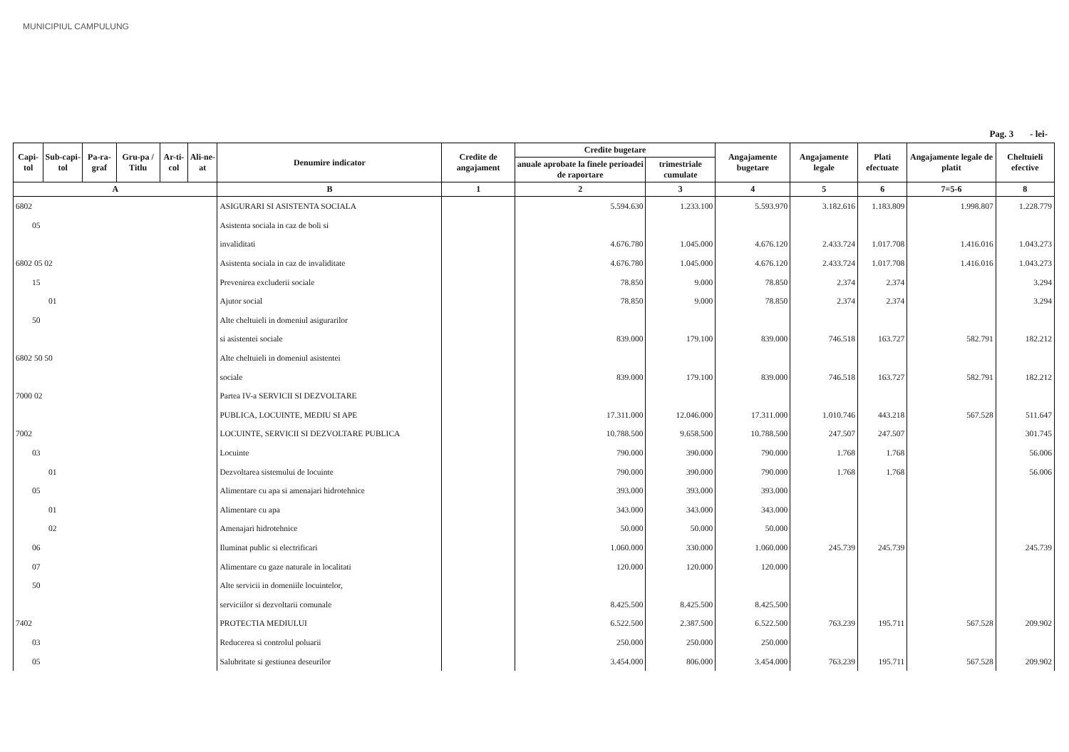MUNICIPIUL CAMPULUNG
Pag. 3 - lei-
| Capi-tol | Sub-capi-tol | Pa-ra-graf | Gru-pa / Titlu | Ar-ti-col | Ali-ne-at | Denumire indicator | Credite de angajament | Credite bugetare | | Angajamente bugetare | Angajamente legale | Plati efectuate | Angajamente legale de platit | Cheltuieli efective |
| --- | --- | --- | --- | --- | --- | --- | --- | --- | --- | --- | --- | --- | --- | --- |
| | | | | | | | | anuale aprobate la finele perioadei de raportare | trimestriale cumulate | | | | | |
| A | | | | | | B | 1 | 2 | 3 | 4 | 5 | 6 | 7=5-6 | 8 |
| 6802 | | | | | | ASIGURARI SI ASISTENTA SOCIALA | | 5.594.630 | 1.233.100 | 5.593.970 | 3.182.616 | 1.183.809 | 1.998.807 | 1.228.779 |
| 05 | | | | | | Asistenta sociala in caz de boli si | | | | | | | | |
| | | | | | | invaliditati | | 4.676.780 | 1.045.000 | 4.676.120 | 2.433.724 | 1.017.708 | 1.416.016 | 1.043.273 |
| 6802 05 02 | | | | | | Asistenta sociala in caz de invaliditate | | 4.676.780 | 1.045.000 | 4.676.120 | 2.433.724 | 1.017.708 | 1.416.016 | 1.043.273 |
| 15 | | | | | | Prevenirea excluderii sociale | | 78.850 | 9.000 | 78.850 | 2.374 | 2.374 | | 3.294 |
| 01 | | | | | | Ajutor social | | 78.850 | 9.000 | 78.850 | 2.374 | 2.374 | | 3.294 |
| 50 | | | | | | Alte cheltuieli in domeniul asigurarilor | | | | | | | | |
| | | | | | | si asistentei sociale | | 839.000 | 179.100 | 839.000 | 746.518 | 163.727 | 582.791 | 182.212 |
| 6802 50 50 | | | | | | Alte cheltuieli in domeniul asistentei | | | | | | | | |
| | | | | | | sociale | | 839.000 | 179.100 | 839.000 | 746.518 | 163.727 | 582.791 | 182.212 |
| 7000 02 | | | | | | Partea IV-a SERVICII SI DEZVOLTARE | | | | | | | | |
| | | | | | | PUBLICA, LOCUINTE, MEDIU SI APE | | 17.311.000 | 12.046.000 | 17.311.000 | 1.010.746 | 443.218 | 567.528 | 511.647 |
| 7002 | | | | | | LOCUINTE, SERVICII SI DEZVOLTARE PUBLICA | | 10.788.500 | 9.658.500 | 10.788.500 | 247.507 | 247.507 | | 301.745 |
| 03 | | | | | | Locuinte | | 790.000 | 390.000 | 790.000 | 1.768 | 1.768 | | 56.006 |
| 01 | | | | | | Dezvoltarea sistemului de locuinte | | 790.000 | 390.000 | 790.000 | 1.768 | 1.768 | | 56.006 |
| 05 | | | | | | Alimentare cu apa si amenajari hidrotehnice | | 393.000 | 393.000 | 393.000 | | | | |
| 01 | | | | | | Alimentare cu apa | | 343.000 | 343.000 | 343.000 | | | | |
| 02 | | | | | | Amenajari hidrotehnice | | 50.000 | 50.000 | 50.000 | | | | |
| 06 | | | | | | Iluminat public si electrificari | | 1.060.000 | 330.000 | 1.060.000 | 245.739 | 245.739 | | 245.739 |
| 07 | | | | | | Alimentare cu gaze naturale in localitati | | 120.000 | 120.000 | 120.000 | | | | |
| 50 | | | | | | Alte servicii in domeniile locuintelor, | | | | | | | | |
| | | | | | | serviciilor si dezvoltarii comunale | | 8.425.500 | 8.425.500 | 8.425.500 | | | | |
| 7402 | | | | | | PROTECTIA MEDIULUI | | 6.522.500 | 2.387.500 | 6.522.500 | 763.239 | 195.711 | 567.528 | 209.902 |
| 03 | | | | | | Reducerea si controlul poluarii | | 250.000 | 250.000 | 250.000 | | | | |
| 05 | | | | | | Salubritate si gestiunea deseurilor | | 3.454.000 | 806.000 | 3.454.000 | 763.239 | 195.711 | 567.528 | 209.902 |